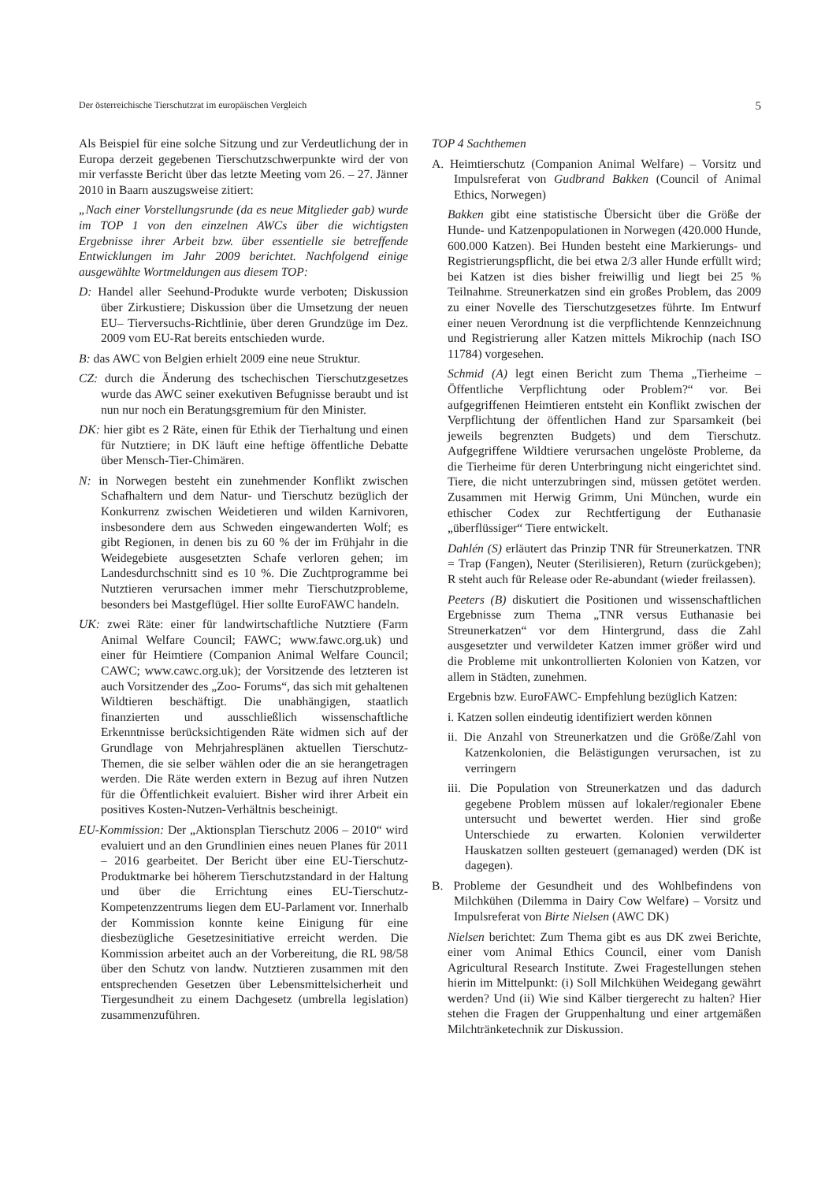Der österreichische Tierschutzrat im europäischen Vergleich 5
Als Beispiel für eine solche Sitzung und zur Verdeutlichung der in Europa derzeit gegebenen Tierschutzschwerpunkte wird der von mir verfasste Bericht über das letzte Meeting vom 26. – 27. Jänner 2010 in Baarn auszugsweise zitiert:
„Nach einer Vorstellungsrunde (da es neue Mitglieder gab) wurde im TOP 1 von den einzelnen AWCs über die wichtigsten Ergebnisse ihrer Arbeit bzw. über essentielle sie betreffende Entwicklungen im Jahr 2009 berichtet. Nachfolgend einige ausgewählte Wortmeldungen aus diesem TOP:
D: Handel aller Seehund-Produkte wurde verboten; Diskussion über Zirkustiere; Diskussion über die Umsetzung der neuen EU– Tierversuchs-Richtlinie, über deren Grundzüge im Dez. 2009 vom EU-Rat bereits entschieden wurde.
B: das AWC von Belgien erhielt 2009 eine neue Struktur.
CZ: durch die Änderung des tschechischen Tierschutzgesetzes wurde das AWC seiner exekutiven Befugnisse beraubt und ist nun nur noch ein Beratungsgremium für den Minister.
DK: hier gibt es 2 Räte, einen für Ethik der Tierhaltung und einen für Nutztiere; in DK läuft eine heftige öffentliche Debatte über Mensch-Tier-Chimären.
N: in Norwegen besteht ein zunehmender Konflikt zwischen Schafhaltern und dem Natur- und Tierschutz bezüglich der Konkurrenz zwischen Weidetieren und wilden Karnivoren, insbesondere dem aus Schweden eingewanderten Wolf; es gibt Regionen, in denen bis zu 60 % der im Frühjahr in die Weidegebiete ausgesetzten Schafe verloren gehen; im Landesdurchschnitt sind es 10 %. Die Zuchtprogramme bei Nutztieren verursachen immer mehr Tierschutzprobleme, besonders bei Mastgeflügel. Hier sollte EuroFAWC handeln.
UK: zwei Räte: einer für landwirtschaftliche Nutztiere (Farm Animal Welfare Council; FAWC; www.fawc.org.uk) und einer für Heimtiere (Companion Animal Welfare Council; CAWC; www.cawc.org.uk); der Vorsitzende des letzteren ist auch Vorsitzender des „Zoo- Forums“, das sich mit gehaltenen Wildtieren beschäftigt. Die unabhängigen, staatlich finanzierten und ausschließlich wissenschaftliche Erkenntnisse berücksichtigenden Räte widmen sich auf der Grundlage von Mehrjahresplänen aktuellen Tierschutz-Themen, die sie selber wählen oder die an sie herangetragen werden. Die Räte werden extern in Bezug auf ihren Nutzen für die Öffentlichkeit evaluiert. Bisher wird ihrer Arbeit ein positives Kosten-Nutzen-Verhältnis bescheinigt.
EU-Kommission: Der „Aktionsplan Tierschutz 2006 – 2010“ wird evaluiert und an den Grundlinien eines neuen Planes für 2011 – 2016 gearbeitet. Der Bericht über eine EU-Tierschutz-Produktmarke bei höherem Tierschutzstandard in der Haltung und über die Errichtung eines EU-Tierschutz-Kompetenzzentrums liegen dem EU-Parlament vor. Innerhalb der Kommission konnte keine Einigung für eine diesbezügliche Gesetzesinitiative erreicht werden. Die Kommission arbeitet auch an der Vorbereitung, die RL 98/58 über den Schutz von landw. Nutztieren zusammen mit den entsprechenden Gesetzen über Lebensmittelsicherheit und Tiergesundheit zu einem Dachgesetz (umbrella legislation) zusammenzuführen.
TOP 4 Sachthemen
A. Heimtierschutz (Companion Animal Welfare) – Vorsitz und Impulsreferat von Gudbrand Bakken (Council of Animal Ethics, Norwegen)
Bakken gibt eine statistische Übersicht über die Größe der Hunde- und Katzenpopulationen in Norwegen (420.000 Hunde, 600.000 Katzen). Bei Hunden besteht eine Markierungs- und Registrierungspflicht, die bei etwa 2/3 aller Hunde erfüllt wird; bei Katzen ist dies bisher freiwillig und liegt bei 25 % Teilnahme. Streunerkatzen sind ein großes Problem, das 2009 zu einer Novelle des Tierschutzgesetzes führte. Im Entwurf einer neuen Verordnung ist die verpflichtende Kennzeichnung und Registrierung aller Katzen mittels Mikrochip (nach ISO 11784) vorgesehen.
Schmid (A) legt einen Bericht zum Thema „Tierheime – Öffentliche Verpflichtung oder Problem?“ vor. Bei aufgegriffenen Heimtieren entsteht ein Konflikt zwischen der Verpflichtung der öffentlichen Hand zur Sparsamkeit (bei jeweils begrenzten Budgets) und dem Tierschutz. Aufgegriffene Wildtiere verursachen ungelöste Probleme, da die Tierheime für deren Unterbringung nicht eingerichtet sind. Tiere, die nicht unterzubringen sind, müssen getötet werden. Zusammen mit Herwig Grimm, Uni München, wurde ein ethischer Codex zur Rechtfertigung der Euthanasie „überflüssiger“ Tiere entwickelt.
Dahlén (S) erläutert das Prinzip TNR für Streunerkatzen. TNR = Trap (Fangen), Neuter (Sterilisieren), Return (zurückgeben); R steht auch für Release oder Re-abundant (wieder freilassen).
Peeters (B) diskutiert die Positionen und wissenschaftlichen Ergebnisse zum Thema „TNR versus Euthanasie bei Streunerkatzen“ vor dem Hintergrund, dass die Zahl ausgesetzter und verwildeter Katzen immer größer wird und die Probleme mit unkontrollierten Kolonien von Katzen, vor allem in Städten, zunehmen.
Ergebnis bzw. EuroFAWC- Empfehlung bezüglich Katzen:
i. Katzen sollen eindeutig identifiziert werden können
ii. Die Anzahl von Streunerkatzen und die Größe/Zahl von Katzenkolonien, die Belästigungen verursachen, ist zu verringern
iii. Die Population von Streunerkatzen und das dadurch gegebene Problem müssen auf lokaler/regionaler Ebene untersucht und bewertet werden. Hier sind große Unterschiede zu erwarten. Kolonien verwilderter Hauskatzen sollten gesteuert (gemanaged) werden (DK ist dagegen).
B. Probleme der Gesundheit und des Wohlbefindens von Milchkühen (Dilemma in Dairy Cow Welfare) – Vorsitz und Impulsreferat von Birte Nielsen (AWC DK)
Nielsen berichtet: Zum Thema gibt es aus DK zwei Berichte, einer vom Animal Ethics Council, einer vom Danish Agricultural Research Institute. Zwei Fragestellungen stehen hierin im Mittelpunkt: (i) Soll Milchkühen Weidegang gewährt werden? Und (ii) Wie sind Kälber tiergerecht zu halten? Hier stehen die Fragen der Gruppenhaltung und einer artgemäßen Milchtränketechnik zur Diskussion.